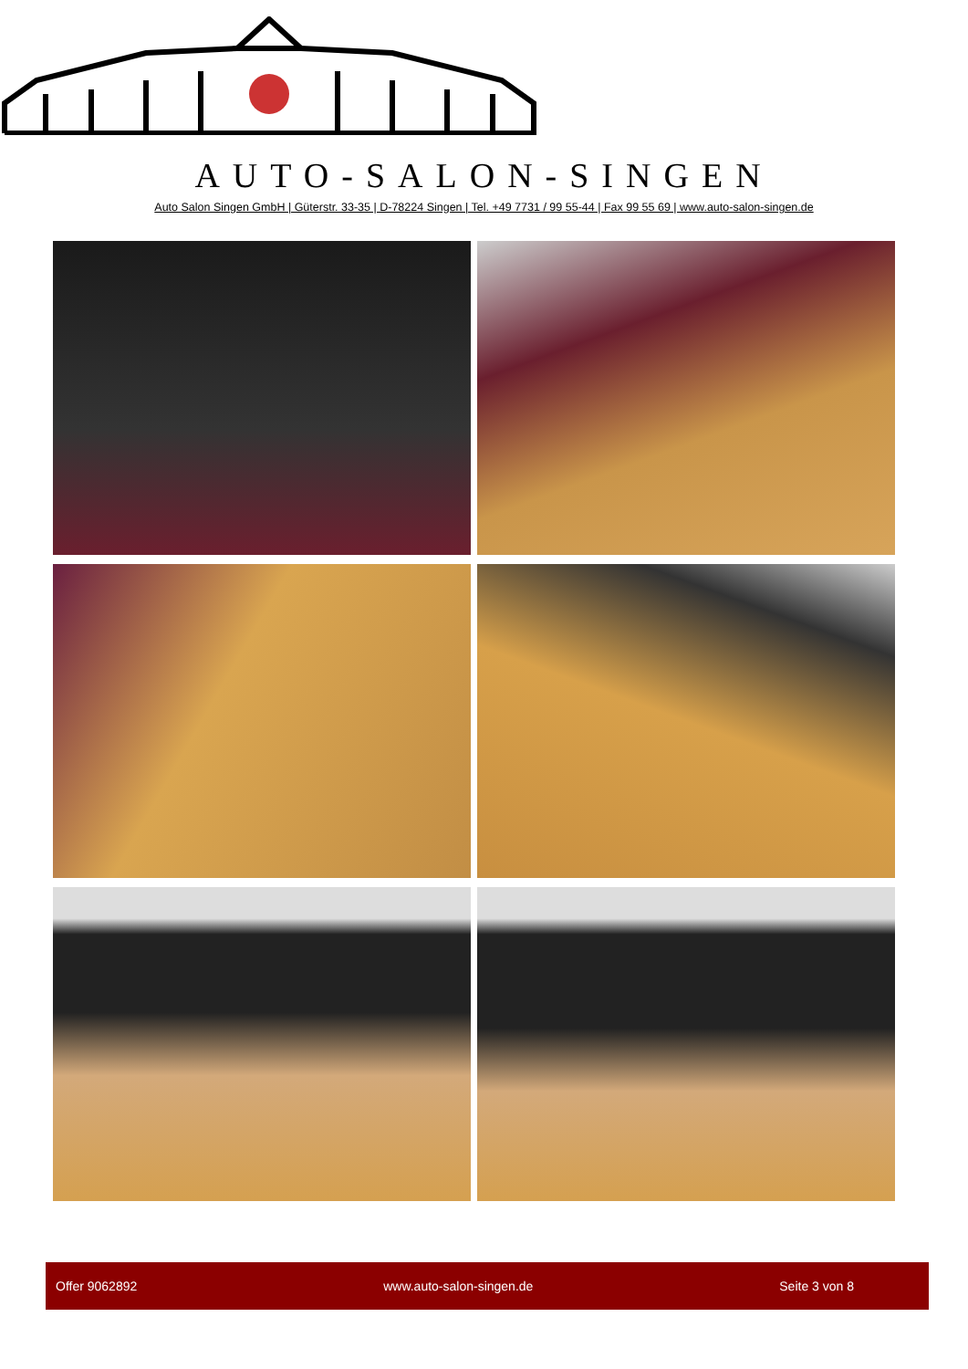AUTO-SALON-SINGEN
Auto Salon Singen GmbH | Güterstr. 33-35 | D-78224 Singen | Tel. +49 7731 / 99 55-44 | Fax 99 55 69 | www.auto-salon-singen.de
Offer 9062892 www.auto-salon-singen.de Seite 3 von 8